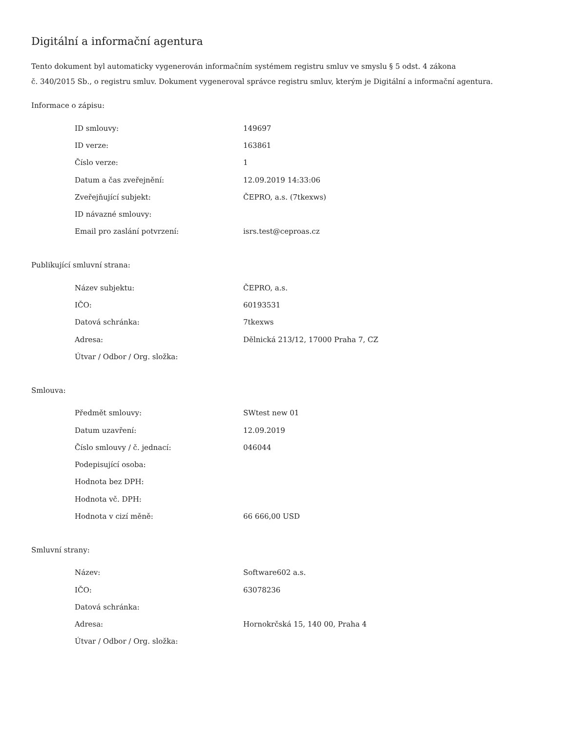Digitální a informační agentura
Tento dokument byl automaticky vygenerován informačním systémem registru smluv ve smyslu § 5 odst. 4 zákona
č. 340/2015 Sb., o registru smluv. Dokument vygeneroval správce registru smluv, kterým je Digitální a informační agentura.
Informace o zápisu:
| ID smlouvy: | 149697 |
| ID verze: | 163861 |
| Číslo verze: | 1 |
| Datum a čas zveřejnění: | 12.09.2019 14:33:06 |
| Zveřejňující subjekt: | ČEPRO, a.s. (7tkexws) |
| ID návazné smlouvy: | |
| Email pro zaslání potvrzení: | isrs.test@ceproas.cz |
Publikující smluvní strana:
| Název subjektu: | ČEPRO, a.s. |
| IČO: | 60193531 |
| Datová schránka: | 7tkexws |
| Adresa: | Dělnická 213/12, 17000 Praha 7, CZ |
| Útvar / Odbor / Org. složka: | |
Smlouva:
| Předmět smlouvy: | SWtest new 01 |
| Datum uzavření: | 12.09.2019 |
| Číslo smlouvy / č. jednací: | 046044 |
| Podepisující osoba: | |
| Hodnota bez DPH: | |
| Hodnota vč. DPH: | |
| Hodnota v cizí měně: | 66 666,00 USD |
Smluvní strany:
| Název: | Software602 a.s. |
| IČO: | 63078236 |
| Datová schránka: | |
| Adresa: | Hornokrčská 15, 140 00, Praha 4 |
| Útvar / Odbor / Org. složka: | |